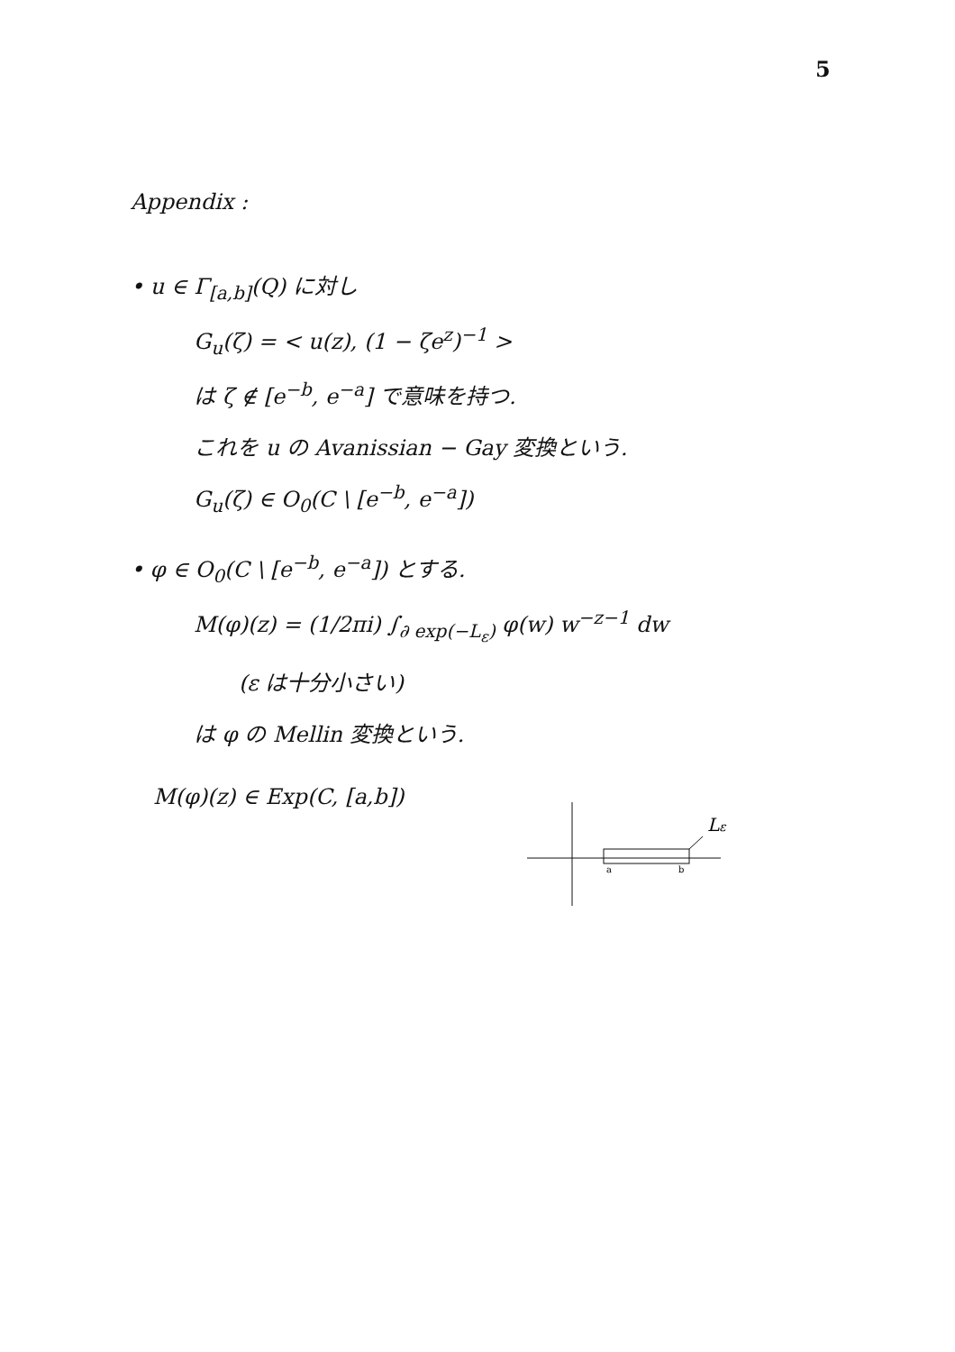5
Appendix :
• u ∈ Γ<sub>[a,b]</sub>(Q) に対し
G<sub>u</sub>(ζ) = < u(z), (1 − ζe<sup>z</sup>)<sup>−1</sup> >
は ζ ∉ [e<sup>−b</sup>, e<sup>−a</sup>] で意味を持つ.
これを u の Avanissian − Gay 変換という.
G<sub>u</sub>(ζ) ∈ O<sub>0</sub>(C \ [e<sup>−b</sup>, e<sup>−a</sup>])
• φ ∈ O<sub>0</sub>(C \ [e<sup>−b</sup>, e<sup>−a</sup>]) とする.
M(φ)(z) = (1/2πi) ∫<sub>∂ exp(−L<sub>ε</sub>)</sub> φ(w) w<sup>−z−1</sup> dw
(ε は十分小さい)
は φ の Mellin 変換という.
M(φ)(z) ∈ Exp(C, [a,b])
Lε
a
b